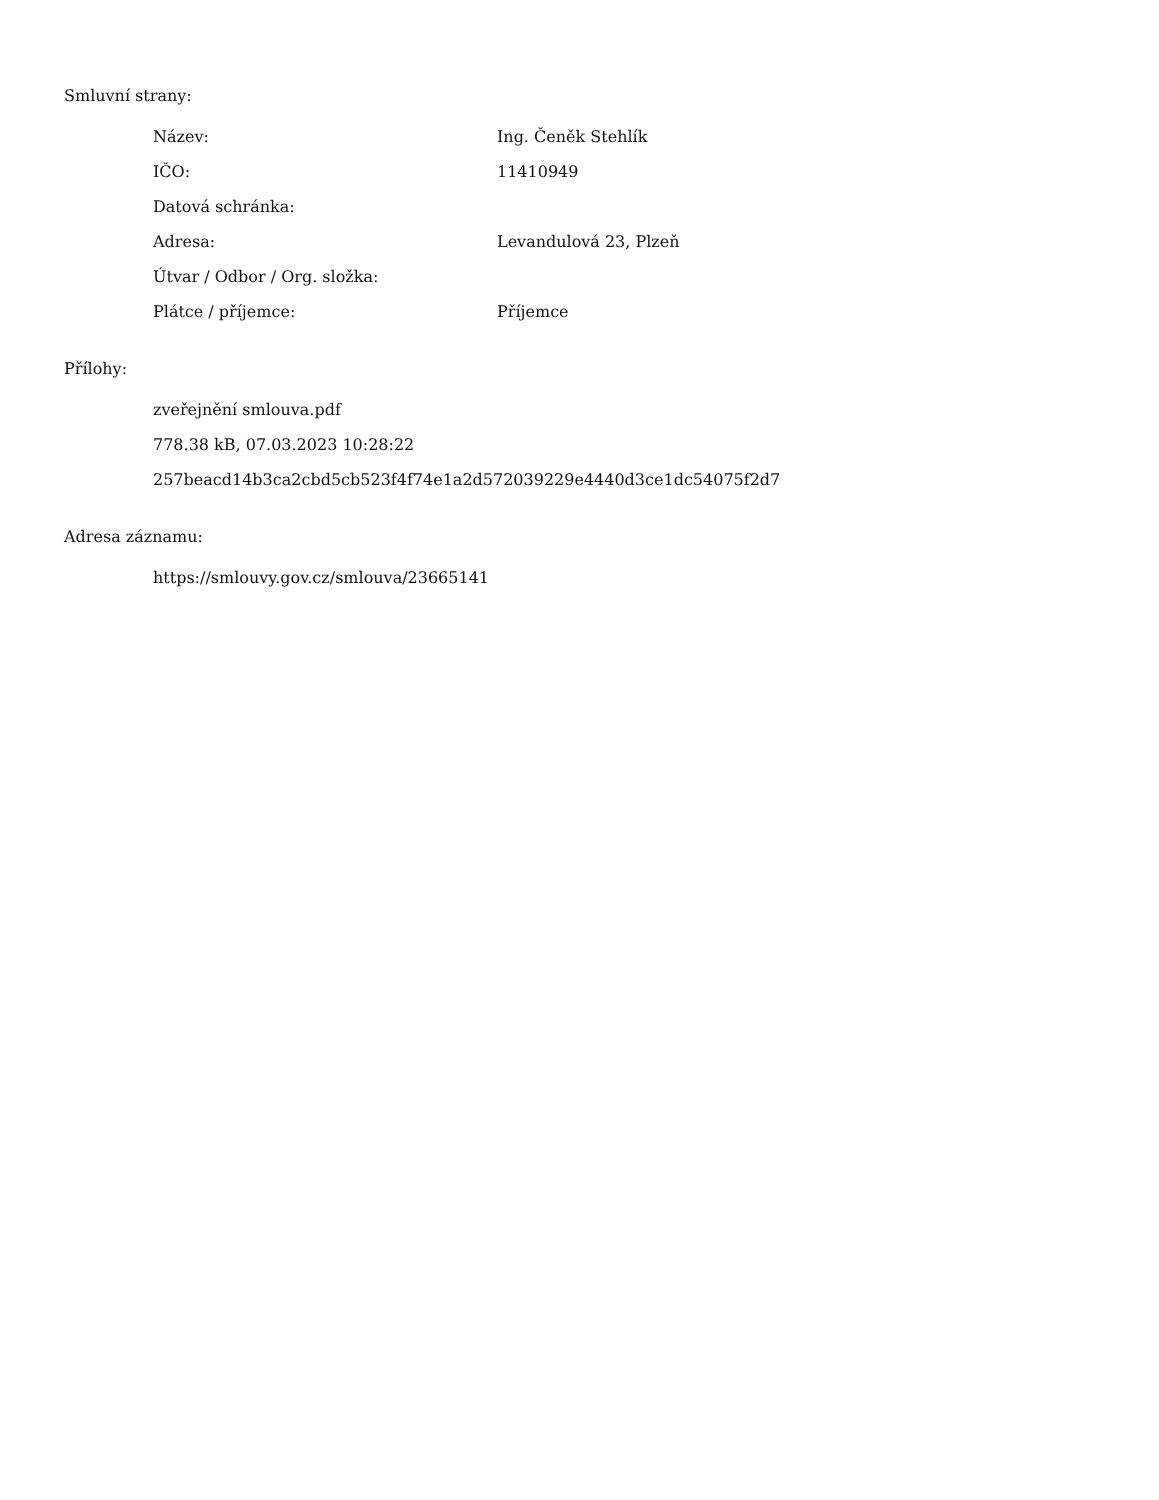Smluvní strany:
| Název: | Ing. Čeněk Stehlík |
| IČO: | 11410949 |
| Datová schránka: | |
| Adresa: | Levandulová 23, Plzeň |
| Útvar / Odbor / Org. složka: | |
| Plátce / příjemce: | Příjemce |
Přílohy:
zveřejnění smlouva.pdf
778.38 kB, 07.03.2023 10:28:22
257beacd14b3ca2cbd5cb523f4f74e1a2d572039229e4440d3ce1dc54075f2d7
Adresa záznamu:
https://smlouvy.gov.cz/smlouva/23665141